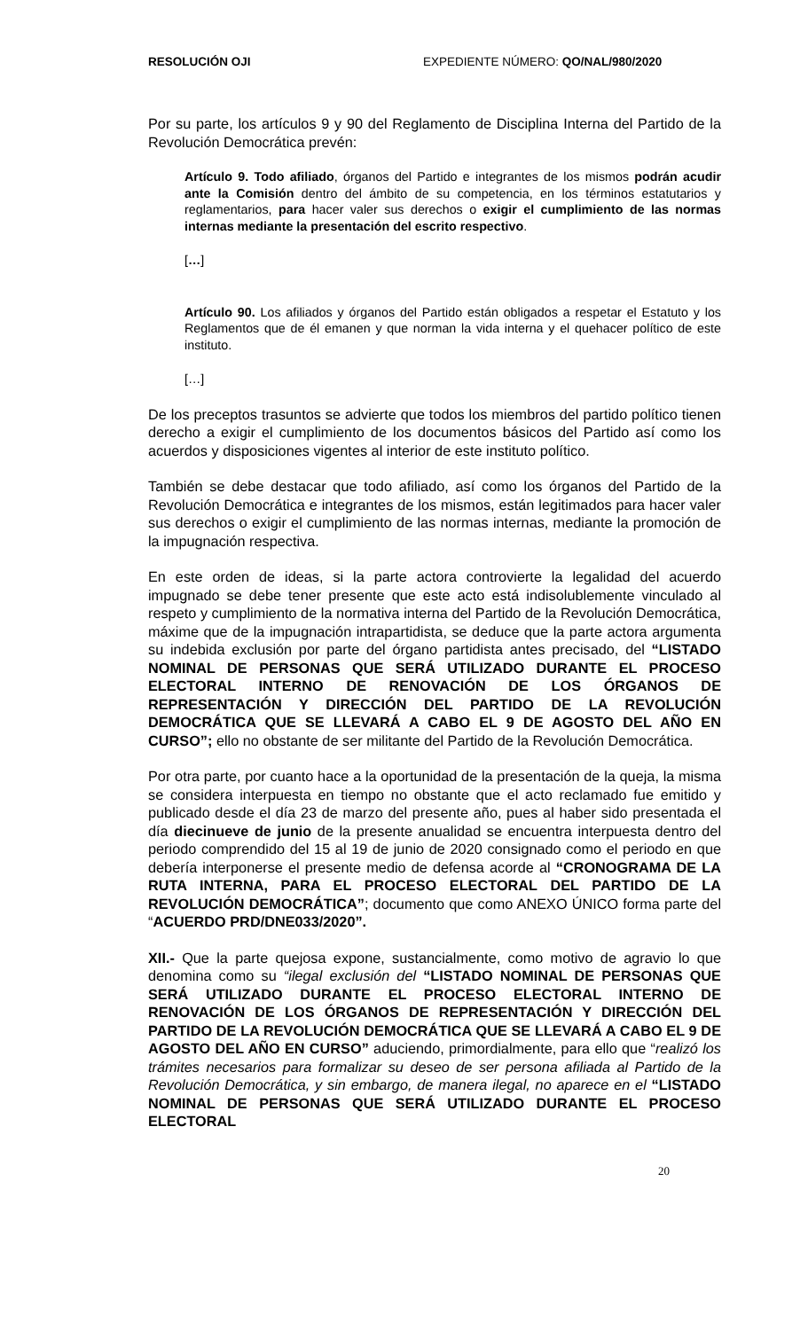RESOLUCIÓN OJI EXPEDIENTE NÚMERO: QO/NAL/980/2020
Por su parte, los artículos 9 y 90 del Reglamento de Disciplina Interna del Partido de la Revolución Democrática prevén:
Artículo 9. Todo afiliado, órganos del Partido e integrantes de los mismos podrán acudir ante la Comisión dentro del ámbito de su competencia, en los términos estatutarios y reglamentarios, para hacer valer sus derechos o exigir el cumplimiento de las normas internas mediante la presentación del escrito respectivo.
[…]
Artículo 90. Los afiliados y órganos del Partido están obligados a respetar el Estatuto y los Reglamentos que de él emanen y que norman la vida interna y el quehacer político de este instituto.
[…]
De los preceptos trasuntos se advierte que todos los miembros del partido político tienen derecho a exigir el cumplimiento de los documentos básicos del Partido así como los acuerdos y disposiciones vigentes al interior de este instituto político.
También se debe destacar que todo afiliado, así como los órganos del Partido de la Revolución Democrática e integrantes de los mismos, están legitimados para hacer valer sus derechos o exigir el cumplimiento de las normas internas, mediante la promoción de la impugnación respectiva.
En este orden de ideas, si la parte actora controvierte la legalidad del acuerdo impugnado se debe tener presente que este acto está indisolublemente vinculado al respeto y cumplimiento de la normativa interna del Partido de la Revolución Democrática, máxime que de la impugnación intrapartidista, se deduce que la parte actora argumenta su indebida exclusión por parte del órgano partidista antes precisado, del “LISTADO NOMINAL DE PERSONAS QUE SERÁ UTILIZADO DURANTE EL PROCESO ELECTORAL INTERNO DE RENOVACIÓN DE LOS ÓRGANOS DE REPRESENTACIÓN Y DIRECCIÓN DEL PARTIDO DE LA REVOLUCIÓN DEMOCRÁTICA QUE SE LLEVARÁ A CABO EL 9 DE AGOSTO DEL AÑO EN CURSO”; ello no obstante de ser militante del Partido de la Revolución Democrática.
Por otra parte, por cuanto hace a la oportunidad de la presentación de la queja, la misma se considera interpuesta en tiempo no obstante que el acto reclamado fue emitido y publicado desde el día 23 de marzo del presente año, pues al haber sido presentada el día diecinueve de junio de la presente anualidad se encuentra interpuesta dentro del periodo comprendido del 15 al 19 de junio de 2020 consignado como el periodo en que debería interponerse el presente medio de defensa acorde al “CRONOGRAMA DE LA RUTA INTERNA, PARA EL PROCESO ELECTORAL DEL PARTIDO DE LA REVOLUCIÓN DEMOCRÁTICA”; documento que como ANEXO ÚNICO forma parte del “ACUERDO PRD/DNE033/2020”.
XII.- Que la parte quejosa expone, sustancialmente, como motivo de agravio lo que denomina como su “ilegal exclusión del “LISTADO NOMINAL DE PERSONAS QUE SERÁ UTILIZADO DURANTE EL PROCESO ELECTORAL INTERNO DE RENOVACIÓN DE LOS ÓRGANOS DE REPRESENTACIÓN Y DIRECCIÓN DEL PARTIDO DE LA REVOLUCIÓN DEMOCRÁTICA QUE SE LLEVARÁ A CABO EL 9 DE AGOSTO DEL AÑO EN CURSO” aduciendo, primordialmente, para ello que “realizó los trámites necesarios para formalizar su deseo de ser persona afiliada al Partido de la Revolución Democrática, y sin embargo, de manera ilegal, no aparece en el “LISTADO NOMINAL DE PERSONAS QUE SERÁ UTILIZADO DURANTE EL PROCESO ELECTORAL
20